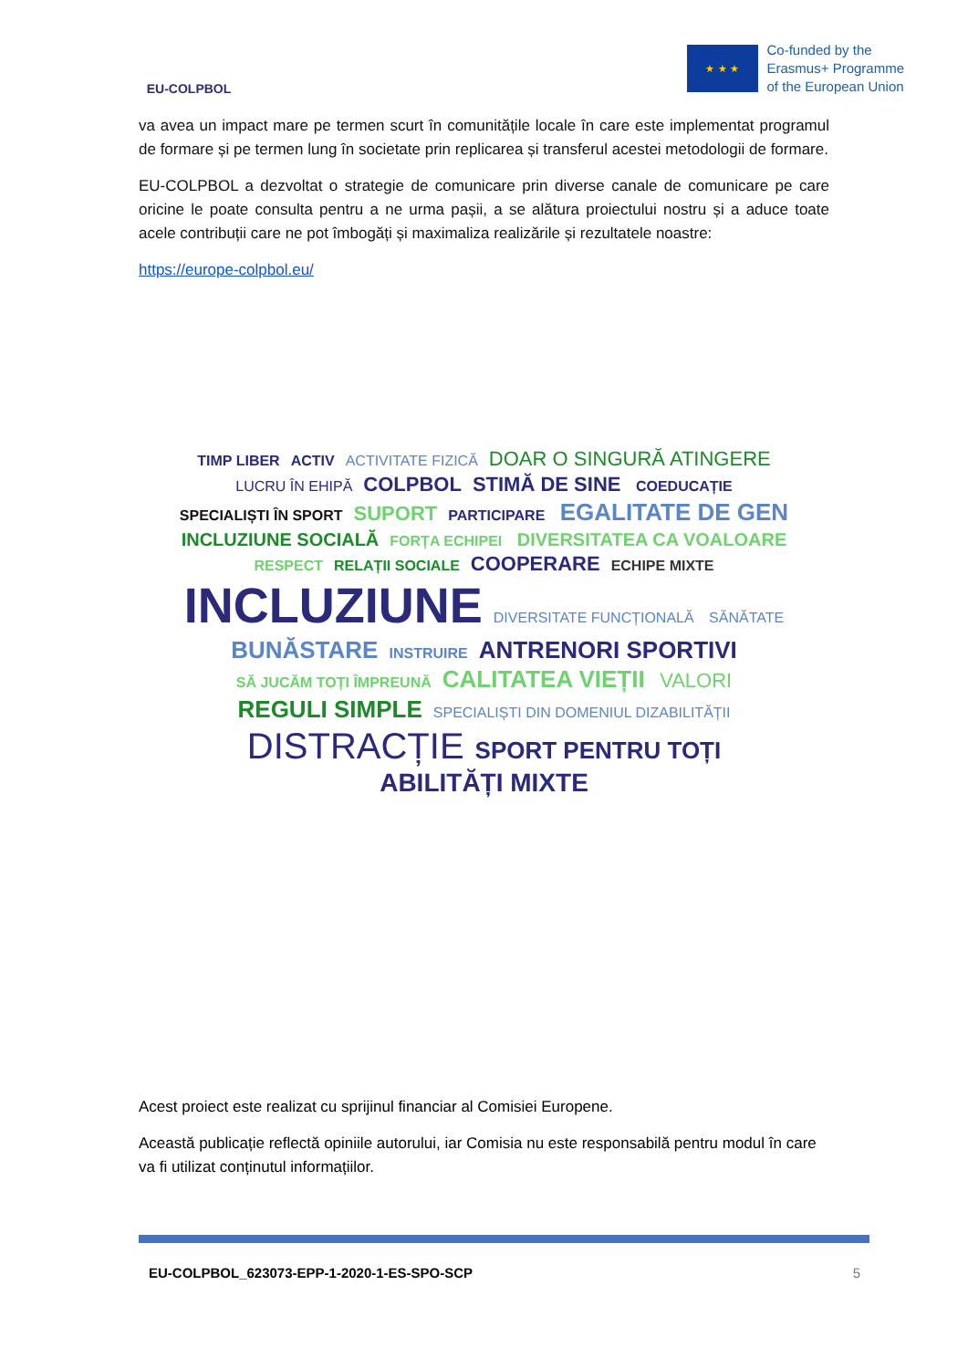EU-COLPBOL
★ ★ ★
Co-funded by the
Erasmus+ Programme
of the European Union
va avea un impact mare pe termen scurt în comunitățile locale în care este implementat programul de formare și pe termen lung în societate prin replicarea și transferul acestei metodologii de formare.
EU-COLPBOL a dezvoltat o strategie de comunicare prin diverse canale de comunicare pe care oricine le poate consulta pentru a ne urma pașii, a se alătura proiectului nostru și a aduce toate acele contribuții care ne pot îmbogăți și maximaliza realizările și rezultatele noastre:
https://europe-colpbol.eu/
TIMP LIBER ACTIV ACTIVITATE FIZICĂ DOAR O SINGURĂ ATINGERE LUCRU ÎN EHIPĂ COLPBOL STIMĂ DE SINE COEDUCAȚIE SPECIALIȘTI ÎN SPORT SUPORT PARTICIPARE EGALITATE DE GEN INCLUZIUNE SOCIALĂ FORȚA ECHIPEI DIVERSITATEA CA VOALOARE RESPECT RELAȚII SOCIALE COOPERARE ECHIPE MIXTE INCLUZIUNE DIVERSITATE FUNCȚIONALĂ SĂNĂTATE BUNĂSTARE INSTRUIRE ANTRENORI SPORTIVI SĂ JUCĂM TOȚI ÎMPREUNĂ CALITATEA VIEȚII VALORI REGULI SIMPLE SPECIALIȘTI DIN DOMENIUL DIZABILITĂȚII DISTRACȚIE SPORT PENTRU TOȚI ABILITĂȚI MIXTE
Acest proiect este realizat cu sprijinul financiar al Comisiei Europene.
Această publicație reflectă opiniile autorului, iar Comisia nu este responsabilă pentru modul în care va fi utilizat conținutul informațiilor.
EU-COLPBOL_623073-EPP-1-2020-1-ES-SPO-SCP 5